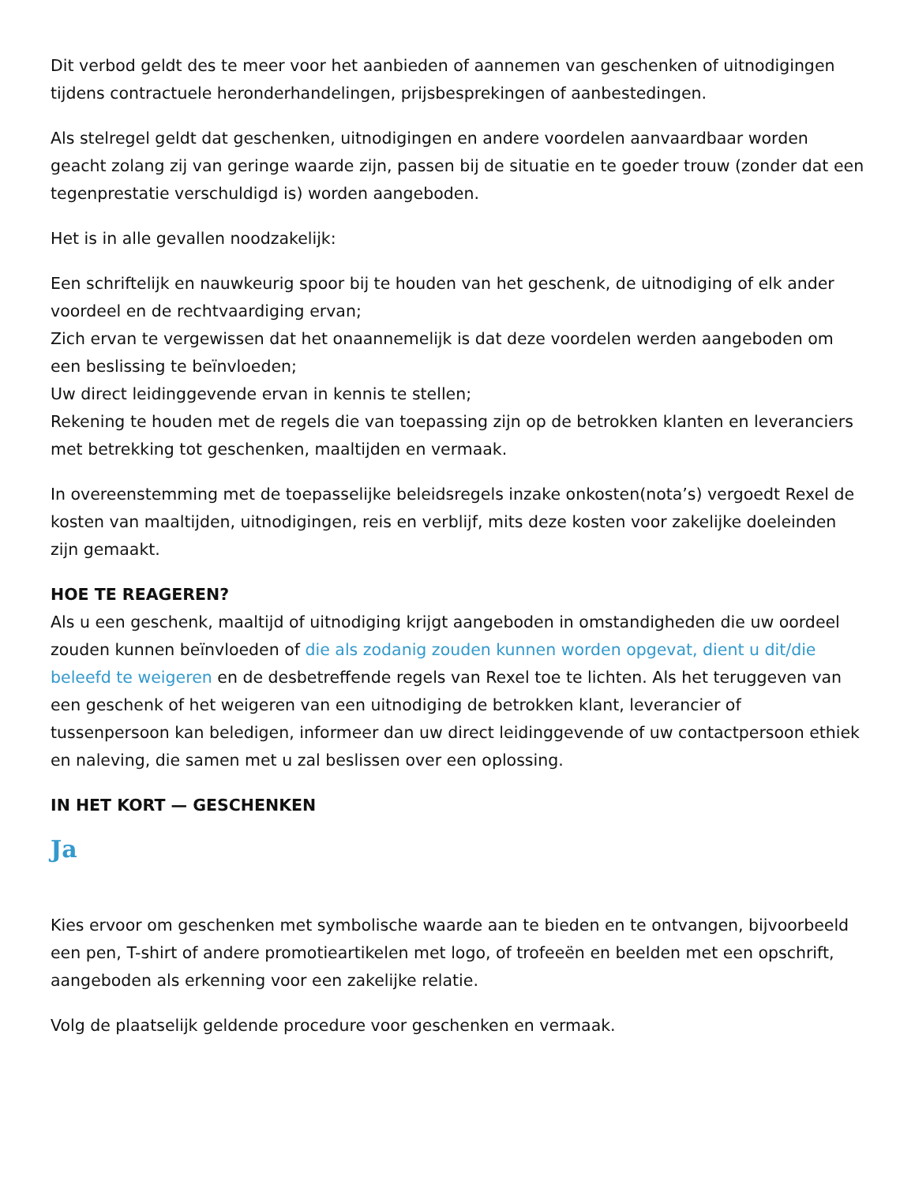Dit verbod geldt des te meer voor het aanbieden of aannemen van geschenken of uitnodigingen tijdens contractuele heronderhandelingen, prijsbesprekingen of aanbestedingen.
Als stelregel geldt dat geschenken, uitnodigingen en andere voordelen aanvaardbaar worden geacht zolang zij van geringe waarde zijn, passen bij de situatie en te goeder trouw (zonder dat een tegenprestatie verschuldigd is) worden aangeboden.
Het is in alle gevallen noodzakelijk:
Een schriftelijk en nauwkeurig spoor bij te houden van het geschenk, de uitnodiging of elk ander voordeel en de rechtvaardiging ervan;
Zich ervan te vergewissen dat het onaannemelijk is dat deze voordelen werden aangeboden om een beslissing te beïnvloeden;
Uw direct leidinggevende ervan in kennis te stellen;
Rekening te houden met de regels die van toepassing zijn op de betrokken klanten en leveranciers met betrekking tot geschenken, maaltijden en vermaak.
In overeenstemming met de toepasselijke beleidsregels inzake onkosten(nota’s) vergoedt Rexel de kosten van maaltijden, uitnodigingen, reis en verblijf, mits deze kosten voor zakelijke doeleinden zijn gemaakt.
HOE TE REAGEREN?
Als u een geschenk, maaltijd of uitnodiging krijgt aangeboden in omstandigheden die uw oordeel zouden kunnen beïnvloeden of die als zodanig zouden kunnen worden opgevat, dient u dit/die beleefd te weigeren en de desbetreffende regels van Rexel toe te lichten. Als het teruggeven van een geschenk of het weigeren van een uitnodiging de betrokken klant, leverancier of tussenpersoon kan beledigen, informeer dan uw direct leidinggevende of uw contactpersoon ethiek en naleving, die samen met u zal beslissen over een oplossing.
IN HET KORT — GESCHENKEN
Ja
Kies ervoor om geschenken met symbolische waarde aan te bieden en te ontvangen, bijvoorbeeld een pen, T-shirt of andere promotieartikelen met logo, of trofeeën en beelden met een opschrift, aangeboden als erkenning voor een zakelijke relatie.
Volg de plaatselijk geldende procedure voor geschenken en vermaak.